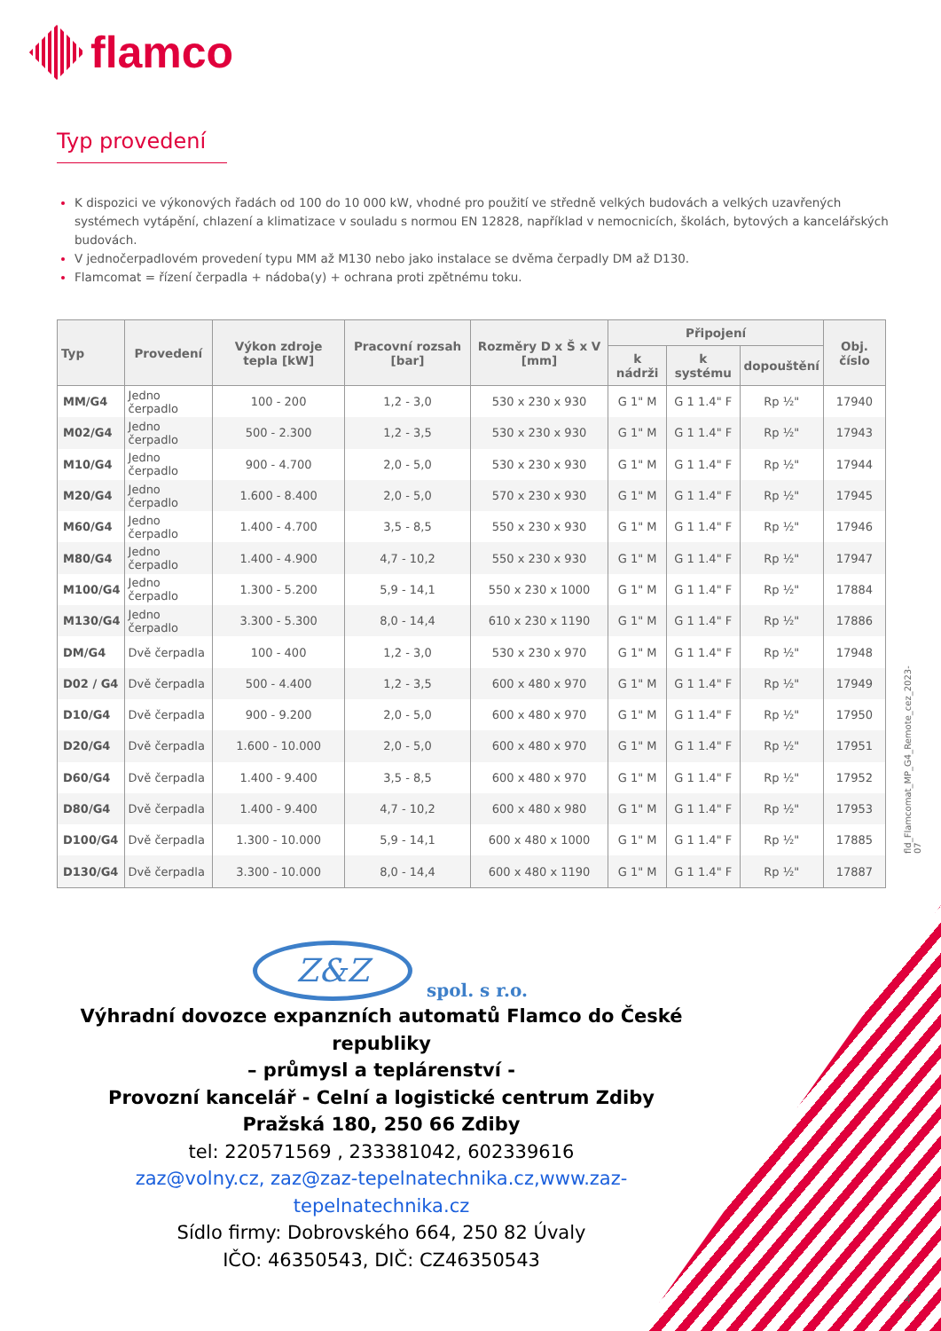flamco
Typ provedení
K dispozici ve výkonových řadách od 100 do 10 000 kW, vhodné pro použití ve středně velkých budovách a velkých uzavřených systémech vytápění, chlazení a klimatizace v souladu s normou EN 12828, například v nemocnicích, školách, bytových a kancelářských budovách.
V jednočerpadlovém provedení typu MM až M130 nebo jako instalace se dvěma čerpadly DM až D130.
Flamcomat = řízení čerpadla + nádoba(y) + ochrana proti zpětnému toku.
| Typ | Provedení | Výkon zdroje tepla [kW] | Pracovní rozsah [bar] | Rozměry D x Š x V [mm] | Připojení | | | Obj. číslo |
| --- | --- | --- | --- | --- | --- | --- | --- | --- |
| | | | | | k nádrži | k systému | dopouštění | |
| MM/G4 | Jedno čerpadlo | 100 - 200 | 1,2 - 3,0 | 530 x 230 x 930 | G 1" M | G 1 1.4" F | Rp ½" | 17940 |
| M02/G4 | Jedno čerpadlo | 500 - 2.300 | 1,2 - 3,5 | 530 x 230 x 930 | G 1" M | G 1 1.4" F | Rp ½" | 17943 |
| M10/G4 | Jedno čerpadlo | 900 - 4.700 | 2,0 - 5,0 | 530 x 230 x 930 | G 1" M | G 1 1.4" F | Rp ½" | 17944 |
| M20/G4 | Jedno čerpadlo | 1.600 - 8.400 | 2,0 - 5,0 | 570 x 230 x 930 | G 1" M | G 1 1.4" F | Rp ½" | 17945 |
| M60/G4 | Jedno čerpadlo | 1.400 - 4.700 | 3,5 - 8,5 | 550 x 230 x 930 | G 1" M | G 1 1.4" F | Rp ½" | 17946 |
| M80/G4 | Jedno čerpadlo | 1.400 - 4.900 | 4,7 - 10,2 | 550 x 230 x 930 | G 1" M | G 1 1.4" F | Rp ½" | 17947 |
| M100/G4 | Jedno čerpadlo | 1.300 - 5.200 | 5,9 - 14,1 | 550 x 230 x 1000 | G 1" M | G 1 1.4" F | Rp ½" | 17884 |
| M130/G4 | Jedno čerpadlo | 3.300 - 5.300 | 8,0 - 14,4 | 610 x 230 x 1190 | G 1" M | G 1 1.4" F | Rp ½" | 17886 |
| DM/G4 | Dvě čerpadla | 100 - 400 | 1,2 - 3,0 | 530 x 230 x 970 | G 1" M | G 1 1.4" F | Rp ½" | 17948 |
| D02 / G4 | Dvě čerpadla | 500 - 4.400 | 1,2 - 3,5 | 600 x 480 x 970 | G 1" M | G 1 1.4" F | Rp ½" | 17949 |
| D10/G4 | Dvě čerpadla | 900 - 9.200 | 2,0 - 5,0 | 600 x 480 x 970 | G 1" M | G 1 1.4" F | Rp ½" | 17950 |
| D20/G4 | Dvě čerpadla | 1.600 - 10.000 | 2,0 - 5,0 | 600 x 480 x 970 | G 1" M | G 1 1.4" F | Rp ½" | 17951 |
| D60/G4 | Dvě čerpadla | 1.400 - 9.400 | 3,5 - 8,5 | 600 x 480 x 970 | G 1" M | G 1 1.4" F | Rp ½" | 17952 |
| D80/G4 | Dvě čerpadla | 1.400 - 9.400 | 4,7 - 10,2 | 600 x 480 x 980 | G 1" M | G 1 1.4" F | Rp ½" | 17953 |
| D100/G4 | Dvě čerpadla | 1.300 - 10.000 | 5,9 - 14,1 | 600 x 480 x 1000 | G 1" M | G 1 1.4" F | Rp ½" | 17885 |
| D130/G4 | Dvě čerpadla | 3.300 - 10.000 | 8,0 - 14,4 | 600 x 480 x 1190 | G 1" M | G 1 1.4" F | Rp ½" | 17887 |
fld_Flamcomat_MP_G4_Remote_cez_2023-07
Z&Z
spol. s r.o.
Výhradní dovozce expanzních automatů Flamco do České republiky
– průmysl a teplárenství -
Provozní kancelář - Celní a logistické centrum Zdiby
Pražská 180, 250 66 Zdiby
tel: 220571569 , 233381042, 602339616
zaz@volny.cz, zaz@zaz-tepelnatechnika.cz,www.zaz-tepelnatechnika.cz
Sídlo firmy: Dobrovského 664, 250 82 Úvaly
IČO: 46350543, DIČ: CZ46350543
4